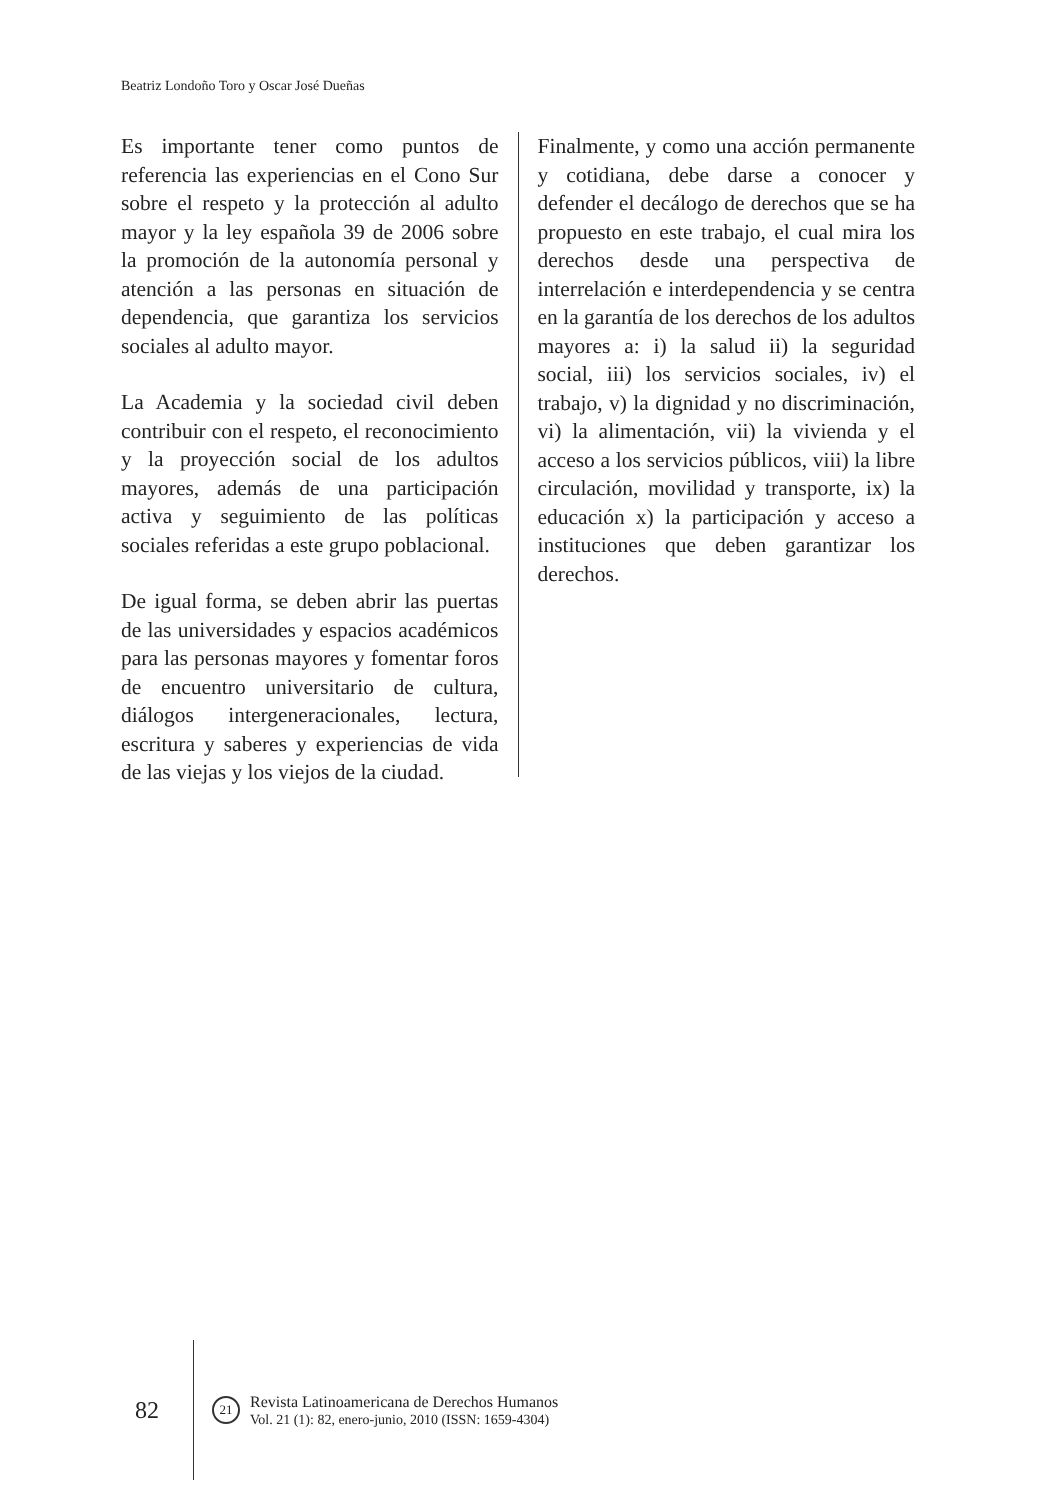Beatriz Londoño Toro y Oscar José Dueñas
Es importante tener como puntos de referencia las experiencias en el Cono Sur sobre el respeto y la protección al adulto mayor y la ley española 39 de 2006 sobre la promoción de la autonomía personal y atención a las personas en situación de dependencia, que garantiza los servicios sociales al adulto mayor.
La Academia y la sociedad civil deben contribuir con el respeto, el reconocimiento y la proyección social de los adultos mayores, además de una participación activa y seguimiento de las políticas sociales referidas a este grupo poblacional.
De igual forma, se deben abrir las puertas de las universidades y espacios académicos para las personas mayores y fomentar foros de encuentro universitario de cultura, diálogos intergeneracionales, lectura, escritura y saberes y experiencias de vida de las viejas y los viejos de la ciudad.
Finalmente, y como una acción permanente y cotidiana, debe darse a conocer y defender el decálogo de derechos que se ha propuesto en este trabajo, el cual mira los derechos desde una perspectiva de interrelación e interdependencia y se centra en la garantía de los derechos de los adultos mayores a: i) la salud ii) la seguridad social, iii) los servicios sociales, iv) el trabajo, v) la dignidad y no discriminación, vi) la alimentación, vii) la vivienda y el acceso a los servicios públicos, viii) la libre circulación, movilidad y transporte, ix) la educación x) la participación y acceso a instituciones que deben garantizar los derechos.
82
21
Revista Latinoamericana de Derechos Humanos
Vol. 21 (1): 82, enero-junio, 2010 (ISSN: 1659-4304)